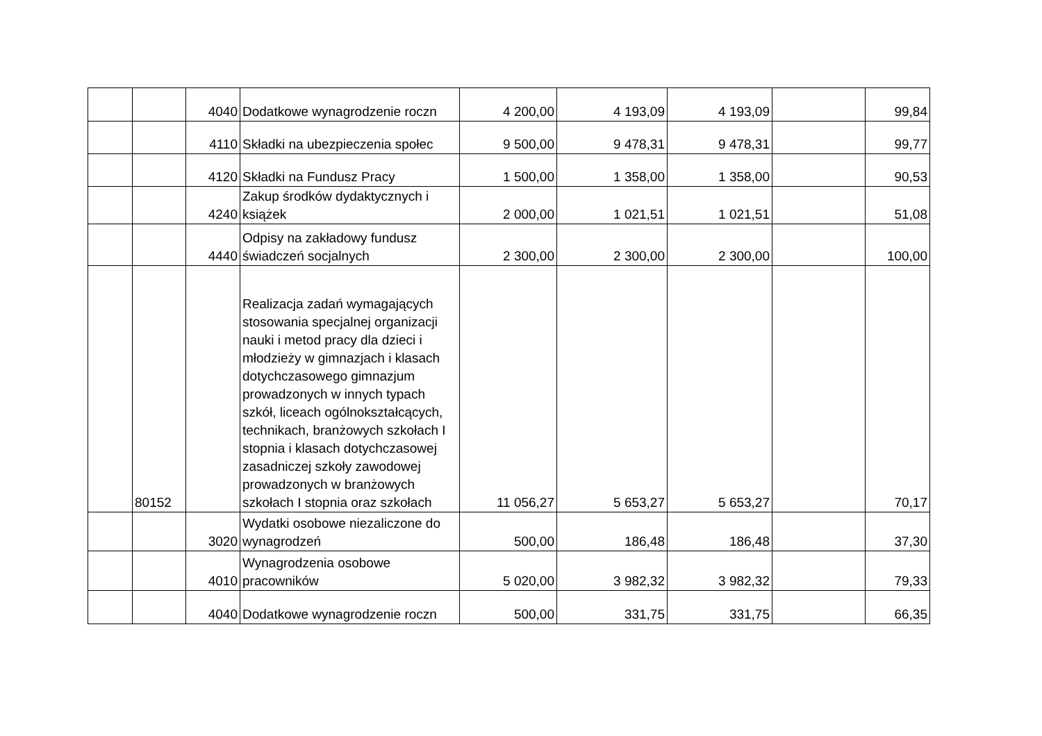| | | 4040 | Dodatkowe wynagrodzenie roczn | 4 200,00 | 4 193,09 | 4 193,09 | | 99,84 |
| | | 4110 | Składki na ubezpieczenia społec | 9 500,00 | 9 478,31 | 9 478,31 | | 99,77 |
| | | 4120 | Składki na Fundusz Pracy | 1 500,00 | 1 358,00 | 1 358,00 | | 90,53 |
| | | 4240 | Zakup środków dydaktycznych i książek | 2 000,00 | 1 021,51 | 1 021,51 | | 51,08 |
| | | 4440 | Odpisy na zakładowy fundusz świadczeń socjalnych | 2 300,00 | 2 300,00 | 2 300,00 | | 100,00 |
| | 80152 | | Realizacja zadań wymagających stosowania specjalnej organizacji nauki i metod pracy dla dzieci i młodzieży w gimnazjach i klasach dotychczasowego gimnazjum prowadzonych w innych typach szkół, liceach ogólnokształcących, technikach, branżowych szkołach I stopnia i klasach dotychczasowej zasadniczej szkoły zawodowej prowadzonych w branżowych szkołach I stopnia oraz szkołach | 11 056,27 | 5 653,27 | 5 653,27 | | 70,17 |
| | | 3020 | Wydatki osobowe niezaliczone do wynagrodzeń | 500,00 | 186,48 | 186,48 | | 37,30 |
| | | 4010 | Wynagrodzenia osobowe pracowników | 5 020,00 | 3 982,32 | 3 982,32 | | 79,33 |
| | | 4040 | Dodatkowe wynagrodzenie roczn | 500,00 | 331,75 | 331,75 | | 66,35 |